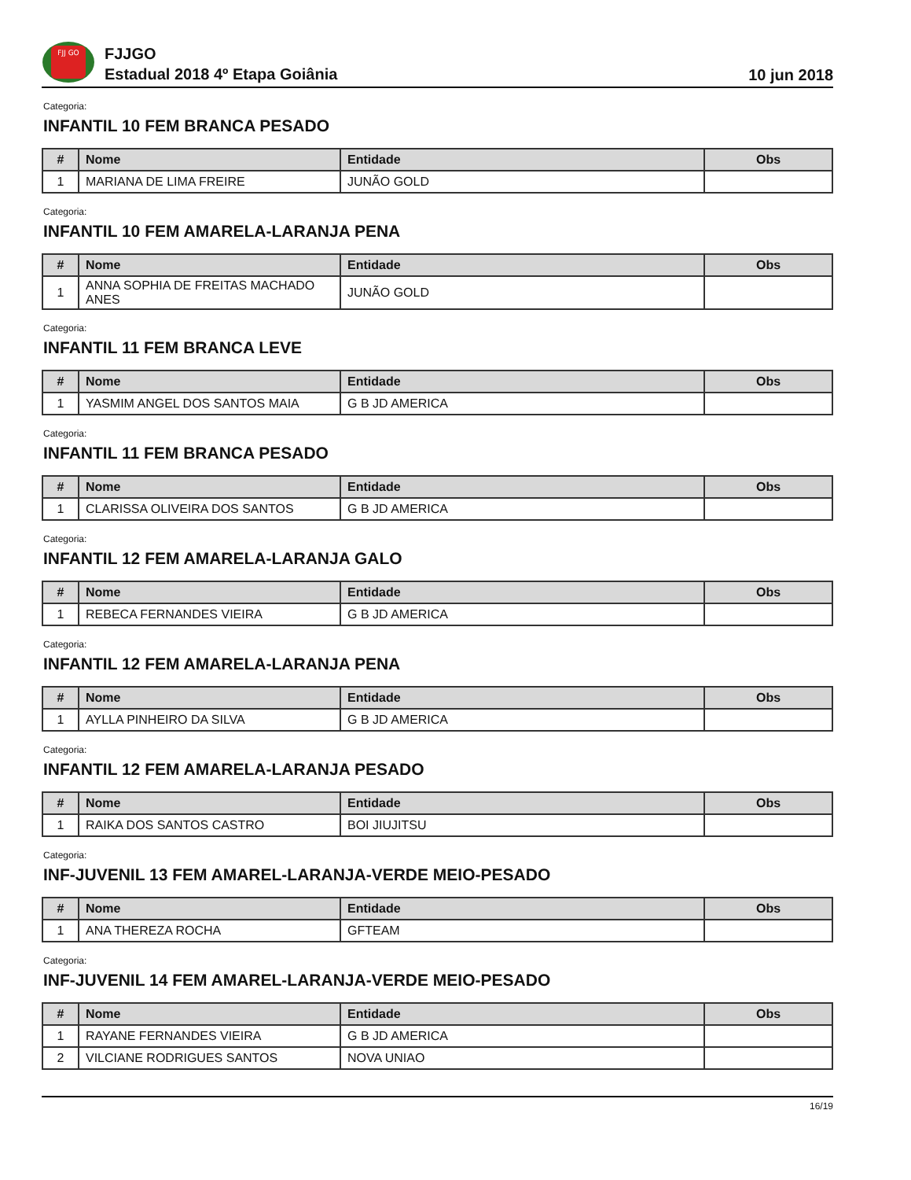FJJ GO
FJJGO
Estadual 2018 4º Etapa Goiânia
10 jun 2018
Categoria:
INFANTIL 10 FEM BRANCA PESADO
| # | Nome | Entidade | Obs |
| --- | --- | --- | --- |
| 1 | MARIANA DE LIMA FREIRE | JUNÃO GOLD | |
Categoria:
INFANTIL 10 FEM AMARELA-LARANJA PENA
| # | Nome | Entidade | Obs |
| --- | --- | --- | --- |
| 1 | ANNA SOPHIA DE FREITAS MACHADO ANES | JUNÃO GOLD | |
Categoria:
INFANTIL 11 FEM BRANCA LEVE
| # | Nome | Entidade | Obs |
| --- | --- | --- | --- |
| 1 | YASMIM ANGEL DOS SANTOS MAIA | G B JD AMERICA | |
Categoria:
INFANTIL 11 FEM BRANCA PESADO
| # | Nome | Entidade | Obs |
| --- | --- | --- | --- |
| 1 | CLARISSA OLIVEIRA DOS SANTOS | G B JD AMERICA | |
Categoria:
INFANTIL 12 FEM AMARELA-LARANJA GALO
| # | Nome | Entidade | Obs |
| --- | --- | --- | --- |
| 1 | REBECA FERNANDES VIEIRA | G B JD AMERICA | |
Categoria:
INFANTIL 12 FEM AMARELA-LARANJA PENA
| # | Nome | Entidade | Obs |
| --- | --- | --- | --- |
| 1 | AYLLA PINHEIRO DA SILVA | G B JD AMERICA | |
Categoria:
INFANTIL 12 FEM AMARELA-LARANJA PESADO
| # | Nome | Entidade | Obs |
| --- | --- | --- | --- |
| 1 | RAIKA DOS SANTOS CASTRO | BOI JIUJITSU | |
Categoria:
INF-JUVENIL 13 FEM AMAREL-LARANJA-VERDE MEIO-PESADO
| # | Nome | Entidade | Obs |
| --- | --- | --- | --- |
| 1 | ANA THEREZA ROCHA | GFTEAM | |
Categoria:
INF-JUVENIL 14 FEM AMAREL-LARANJA-VERDE MEIO-PESADO
| # | Nome | Entidade | Obs |
| --- | --- | --- | --- |
| 1 | RAYANE FERNANDES VIEIRA | G B JD AMERICA | |
| 2 | VILCIANE RODRIGUES SANTOS | NOVA UNIAO | |
16/19